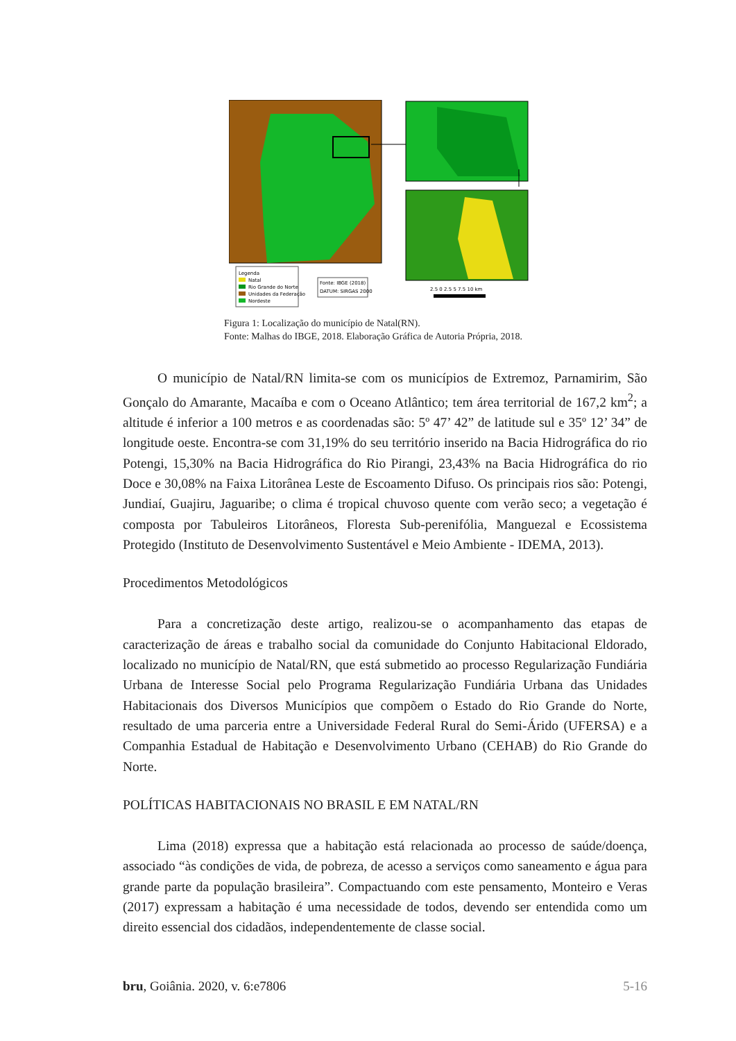Legenda
Natal
Rio Grande do Norte
Unidades da Federação
Nordeste
Fonte: IBGE (2018)
DATUM: SIRGAS 2000
2.5 0 2.5 5 7.5 10 km
Figura 1: Localização do município de Natal(RN).
Fonte: Malhas do IBGE, 2018. Elaboração Gráfica de Autoria Própria, 2018.
O município de Natal/RN limita-se com os municípios de Extremoz, Parnamirim, São Gonçalo do Amarante, Macaíba e com o Oceano Atlântico; tem área territorial de 167,2 km<sup>2</sup>; a altitude é inferior a 100 metros e as coordenadas são: 5º 47’ 42” de latitude sul e 35º 12’ 34” de longitude oeste. Encontra-se com 31,19% do seu território inserido na Bacia Hidrográfica do rio Potengi, 15,30% na Bacia Hidrográfica do Rio Pirangi, 23,43% na Bacia Hidrográfica do rio Doce e 30,08% na Faixa Litorânea Leste de Escoamento Difuso. Os principais rios são: Potengi, Jundiaí, Guajiru, Jaguaribe; o clima é tropical chuvoso quente com verão seco; a vegetação é composta por Tabuleiros Litorâneos, Floresta Sub-perenifólia, Manguezal e Ecossistema Protegido (Instituto de Desenvolvimento Sustentável e Meio Ambiente - IDEMA, 2013).
Procedimentos Metodológicos
Para a concretização deste artigo, realizou-se o acompanhamento das etapas de caracterização de áreas e trabalho social da comunidade do Conjunto Habitacional Eldorado, localizado no município de Natal/RN, que está submetido ao processo Regularização Fundiária Urbana de Interesse Social pelo Programa Regularização Fundiária Urbana das Unidades Habitacionais dos Diversos Municípios que compõem o Estado do Rio Grande do Norte, resultado de uma parceria entre a Universidade Federal Rural do Semi-Árido (UFERSA) e a Companhia Estadual de Habitação e Desenvolvimento Urbano (CEHAB) do Rio Grande do Norte.
POLÍTICAS HABITACIONAIS NO BRASIL E EM NATAL/RN
Lima (2018) expressa que a habitação está relacionada ao processo de saúde/doença, associado “às condições de vida, de pobreza, de acesso a serviços como saneamento e água para grande parte da população brasileira”. Compactuando com este pensamento, Monteiro e Veras (2017) expressam a habitação é uma necessidade de todos, devendo ser entendida como um direito essencial dos cidadãos, independentemente de classe social.
bru, Goiânia. 2020, v. 6:e7806 5-16